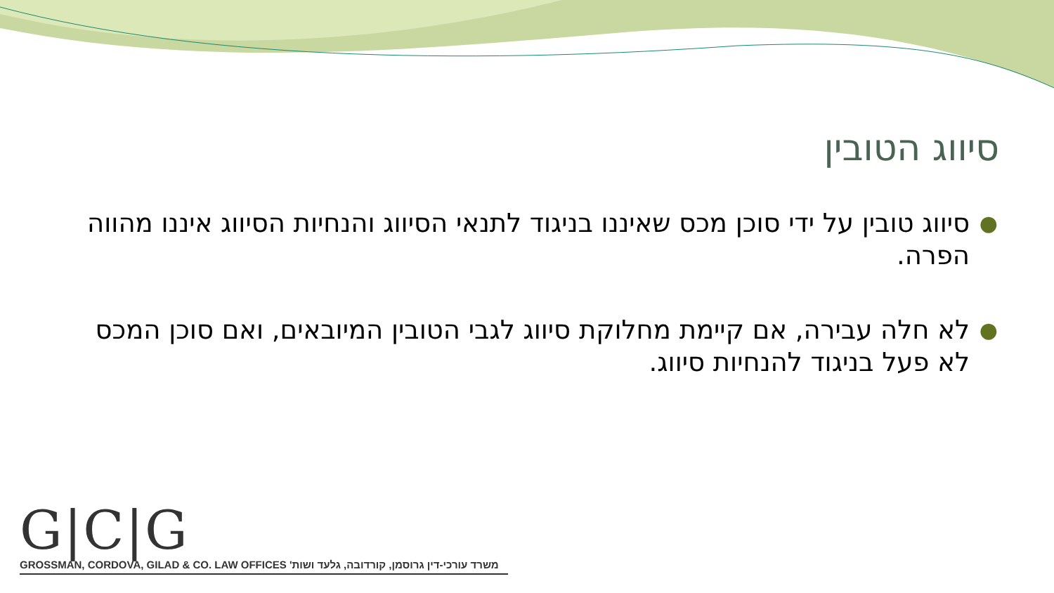סיווג הטובין
● סיווג טובין על ידי סוכן מכס שאיננו בניגוד לתנאי הסיווג והנחיות הסיווג איננו מהווה הפרה.
● לא חלה עבירה, אם קיימת מחלוקת סיווג לגבי הטובין המיובאים, ואם סוכן המכס לא פעל בניגוד להנחיות סיווג.
G|C|G
GROSSMAN, CORDOVA, GILAD & CO. LAW OFFICES משרד עורכי-דין גרוסמן, קורדובה, גלעד ושות'